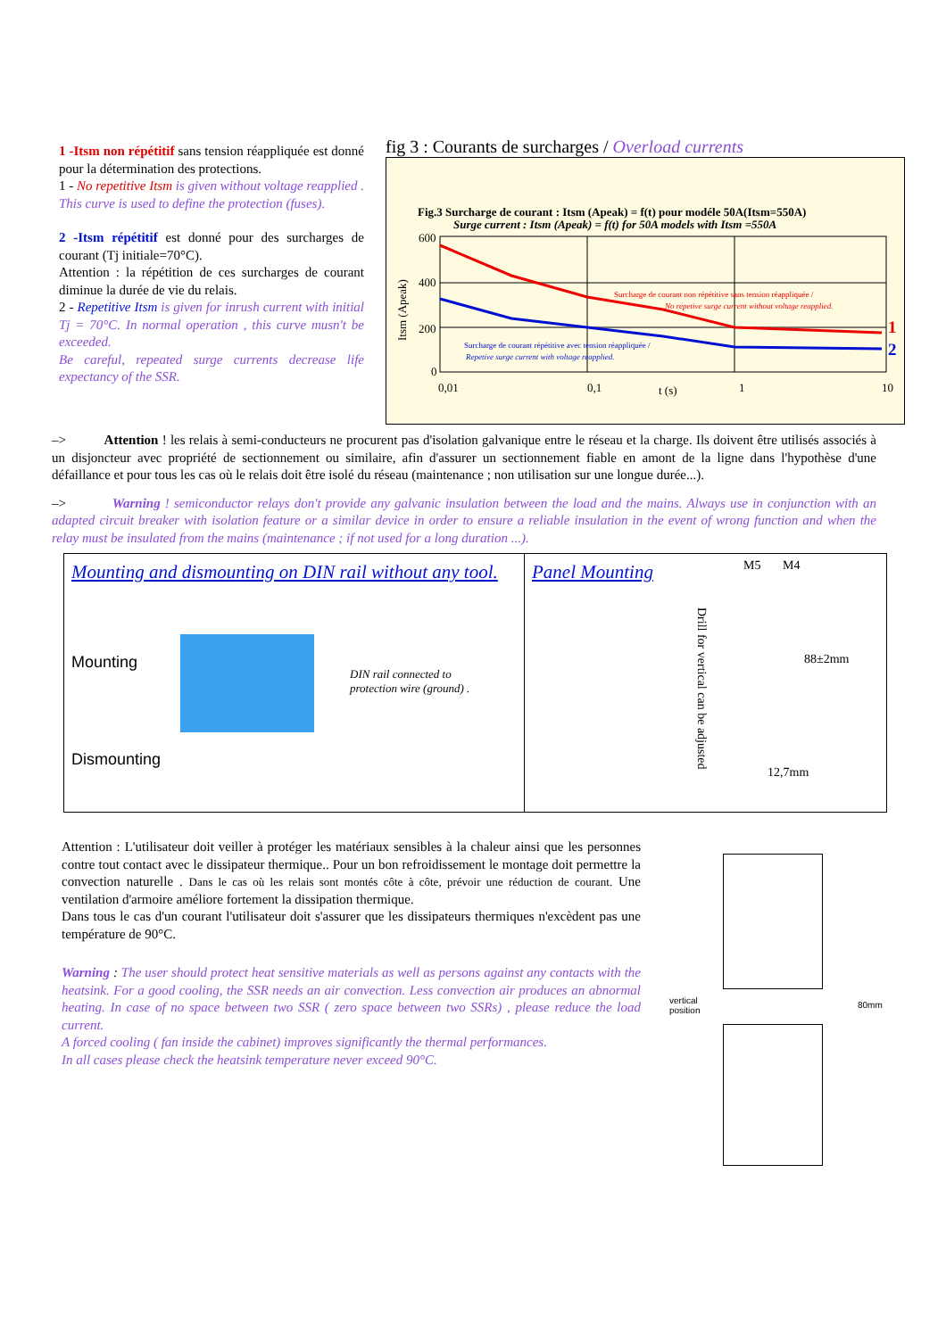1 -Itsm non répétitif sans tension réappliquée est donné pour la détermination des protections.
1 - No repetitive Itsm is given without voltage reapplied . This curve is used to define the protection (fuses).
2 -Itsm répétitif est donné pour des surcharges de courant (Tj initiale=70°C).
Attention : la répétition de ces surcharges de courant diminue la durée de vie du relais.
2 - Repetitive Itsm is given for inrush current with initial Tj = 70°C. In normal operation , this curve musn't be exceeded.
Be careful, repeated surge currents decrease life expectancy of the SSR.
fig 3 : Courants de surcharges / Overload currents
Fig.3 Surcharge de courant : Itsm (Apeak) = f(t) pour modéle 50A(Itsm=550A)
Surge current : Itsm (Apeak) = f(t) for 50A models with Itsm =550A
600
400
200
0
0,01
0,1
t (s)
1
10
Itsm (Apeak)
Surcharge de courant non répétitive sans tension réappliquée /
No repetive surge current without voltage reapplied.
Surcharge de courant répétitive avec tension réappliquée /
Repetive surge current with voltage reapplied.
1
2
–> Attention ! les relais à semi-conducteurs ne procurent pas d'isolation galvanique entre le réseau et la charge. Ils doivent être utilisés associés à un disjoncteur avec propriété de sectionnement ou similaire, afin d'assurer un sectionnement fiable en amont de la ligne dans l'hypothèse d'une défaillance et pour tous les cas où le relais doit être isolé du réseau (maintenance ; non utilisation sur une longue durée...).
–> Warning ! semiconductor relays don't provide any galvanic insulation between the load and the mains. Always use in conjunction with an adapted circuit breaker with isolation feature or a similar device in order to ensure a reliable insulation in the event of wrong function and when the relay must be insulated from the mains (maintenance ; if not used for a long duration ...).
Mounting and dismounting on DIN rail without any tool.
Mounting
DIN rail connected to
protection wire (ground) .
Dismounting
Panel Mounting
M5 M4
88±2mm
12,7mm
Drill for vertical can be adjusted
Attention : L'utilisateur doit veiller à protéger les matériaux sensibles à la chaleur ainsi que les personnes contre tout contact avec le dissipateur thermique.. Pour un bon refroidissement le montage doit permettre la convection naturelle . Dans le cas où les relais sont montés côte à côte, prévoir une réduction de courant. Une ventilation d'armoire améliore fortement la dissipation thermique.
Dans tous le cas d'un courant l'utilisateur doit s'assurer que les dissipateurs thermiques n'excèdent pas une température de 90°C.
Warning : The user should protect heat sensitive materials as well as persons against any contacts with the heatsink. For a good cooling, the SSR needs an air convection. Less convection air produces an abnormal heating. In case of no space between two SSR ( zero space between two SSRs) , please reduce the load current.
A forced cooling ( fan inside the cabinet) improves significantly the thermal performances.
In all cases please check the heatsink temperature never exceed 90°C.
vertical
position
80mm